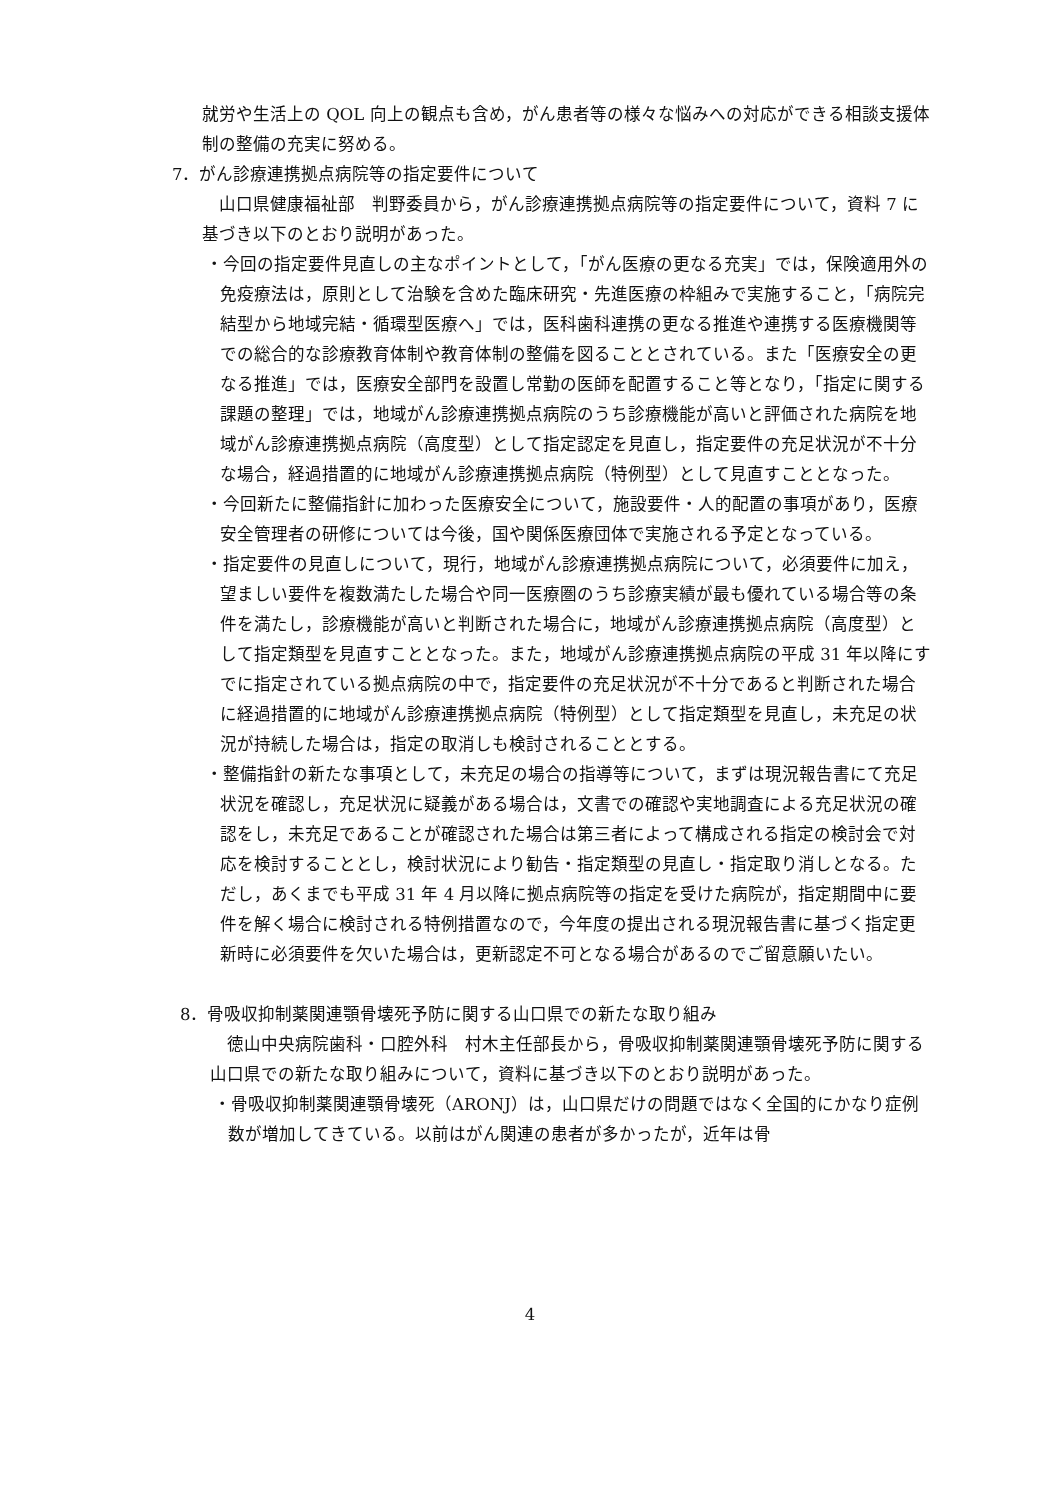就労や生活上の QOL 向上の観点も含め，がん患者等の様々な悩みへの対応ができる相談支援体制の整備の充実に努める。
7．がん診療連携拠点病院等の指定要件について
　山口県健康福祉部　判野委員から，がん診療連携拠点病院等の指定要件について，資料 7 に基づき以下のとおり説明があった。
・今回の指定要件見直しの主なポイントとして，「がん医療の更なる充実」では，保険適用外の免疫療法は，原則として治験を含めた臨床研究・先進医療の枠組みで実施すること，「病院完結型から地域完結・循環型医療へ」では，医科歯科連携の更なる推進や連携する医療機関等での総合的な診療教育体制や教育体制の整備を図ることとされている。また「医療安全の更なる推進」では，医療安全部門を設置し常勤の医師を配置すること等となり，「指定に関する課題の整理」では，地域がん診療連携拠点病院のうち診療機能が高いと評価された病院を地域がん診療連携拠点病院（高度型）として指定認定を見直し，指定要件の充足状況が不十分な場合，経過措置的に地域がん診療連携拠点病院（特例型）として見直すこととなった。
・今回新たに整備指針に加わった医療安全について，施設要件・人的配置の事項があり，医療安全管理者の研修については今後，国や関係医療団体で実施される予定となっている。
・指定要件の見直しについて，現行，地域がん診療連携拠点病院について，必須要件に加え，望ましい要件を複数満たした場合や同一医療圏のうち診療実績が最も優れている場合等の条件を満たし，診療機能が高いと判断された場合に，地域がん診療連携拠点病院（高度型）として指定類型を見直すこととなった。また，地域がん診療連携拠点病院の平成 31 年以降にすでに指定されている拠点病院の中で，指定要件の充足状況が不十分であると判断された場合に経過措置的に地域がん診療連携拠点病院（特例型）として指定類型を見直し，未充足の状況が持続した場合は，指定の取消しも検討されることとする。
・整備指針の新たな事項として，未充足の場合の指導等について，まずは現況報告書にて充足状況を確認し，充足状況に疑義がある場合は，文書での確認や実地調査による充足状況の確認をし，未充足であることが確認された場合は第三者によって構成される指定の検討会で対応を検討することとし，検討状況により勧告・指定類型の見直し・指定取り消しとなる。ただし，あくまでも平成 31 年 4 月以降に拠点病院等の指定を受けた病院が，指定期間中に要件を解く場合に検討される特例措置なので，今年度の提出される現況報告書に基づく指定更新時に必須要件を欠いた場合は，更新認定不可となる場合があるのでご留意願いたい。
8．骨吸収抑制薬関連顎骨壊死予防に関する山口県での新たな取り組み
　徳山中央病院歯科・口腔外科　村木主任部長から，骨吸収抑制薬関連顎骨壊死予防に関する山口県での新たな取り組みについて，資料に基づき以下のとおり説明があった。
・骨吸収抑制薬関連顎骨壊死（ARONJ）は，山口県だけの問題ではなく全国的にかなり症例数が増加してきている。以前はがん関連の患者が多かったが，近年は骨
4